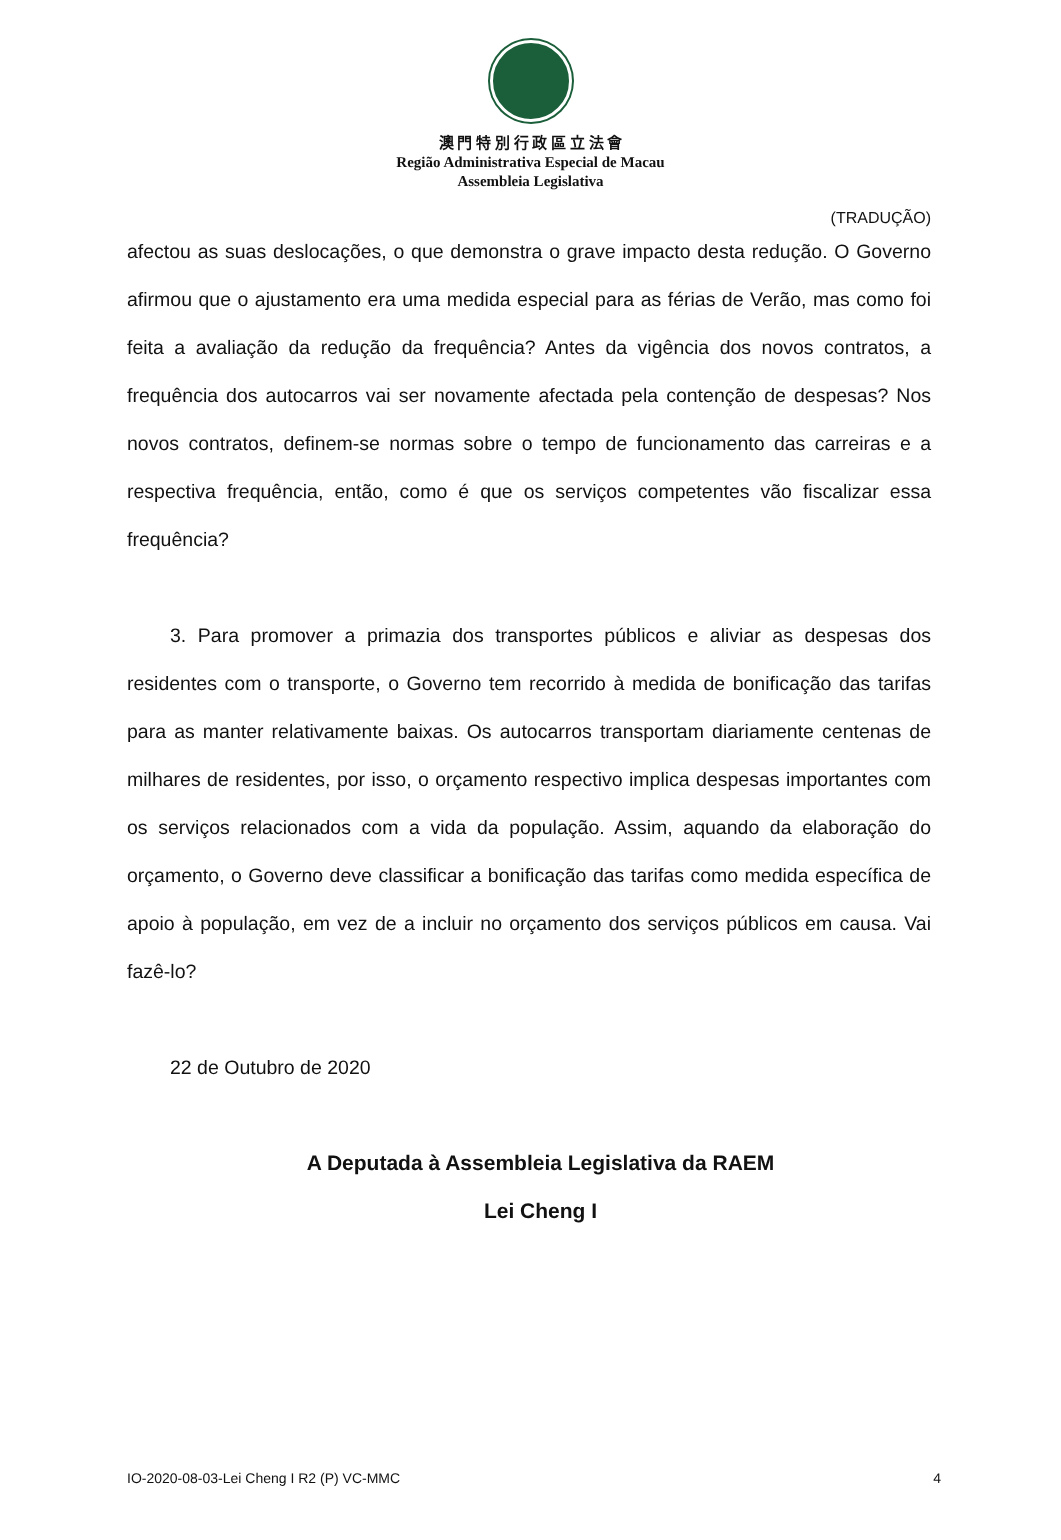澳 門 特 別 行 政 區 立 法 會
Região Administrativa Especial de Macau
Assembleia Legislativa
(TRADUÇÃO)
afectou as suas deslocações, o que demonstra o grave impacto desta redução. O Governo afirmou que o ajustamento era uma medida especial para as férias de Verão, mas como foi feita a avaliação da redução da frequência? Antes da vigência dos novos contratos, a frequência dos autocarros vai ser novamente afectada pela contenção de despesas? Nos novos contratos, definem-se normas sobre o tempo de funcionamento das carreiras e a respectiva frequência, então, como é que os serviços competentes vão fiscalizar essa frequência?
3. Para promover a primazia dos transportes públicos e aliviar as despesas dos residentes com o transporte, o Governo tem recorrido à medida de bonificação das tarifas para as manter relativamente baixas. Os autocarros transportam diariamente centenas de milhares de residentes, por isso, o orçamento respectivo implica despesas importantes com os serviços relacionados com a vida da população. Assim, aquando da elaboração do orçamento, o Governo deve classificar a bonificação das tarifas como medida específica de apoio à população, em vez de a incluir no orçamento dos serviços públicos em causa. Vai fazê-lo?
22 de Outubro de 2020
A Deputada à Assembleia Legislativa da RAEM
Lei Cheng I
IO-2020-08-03-Lei Cheng I R2 (P) VC-MMC 4